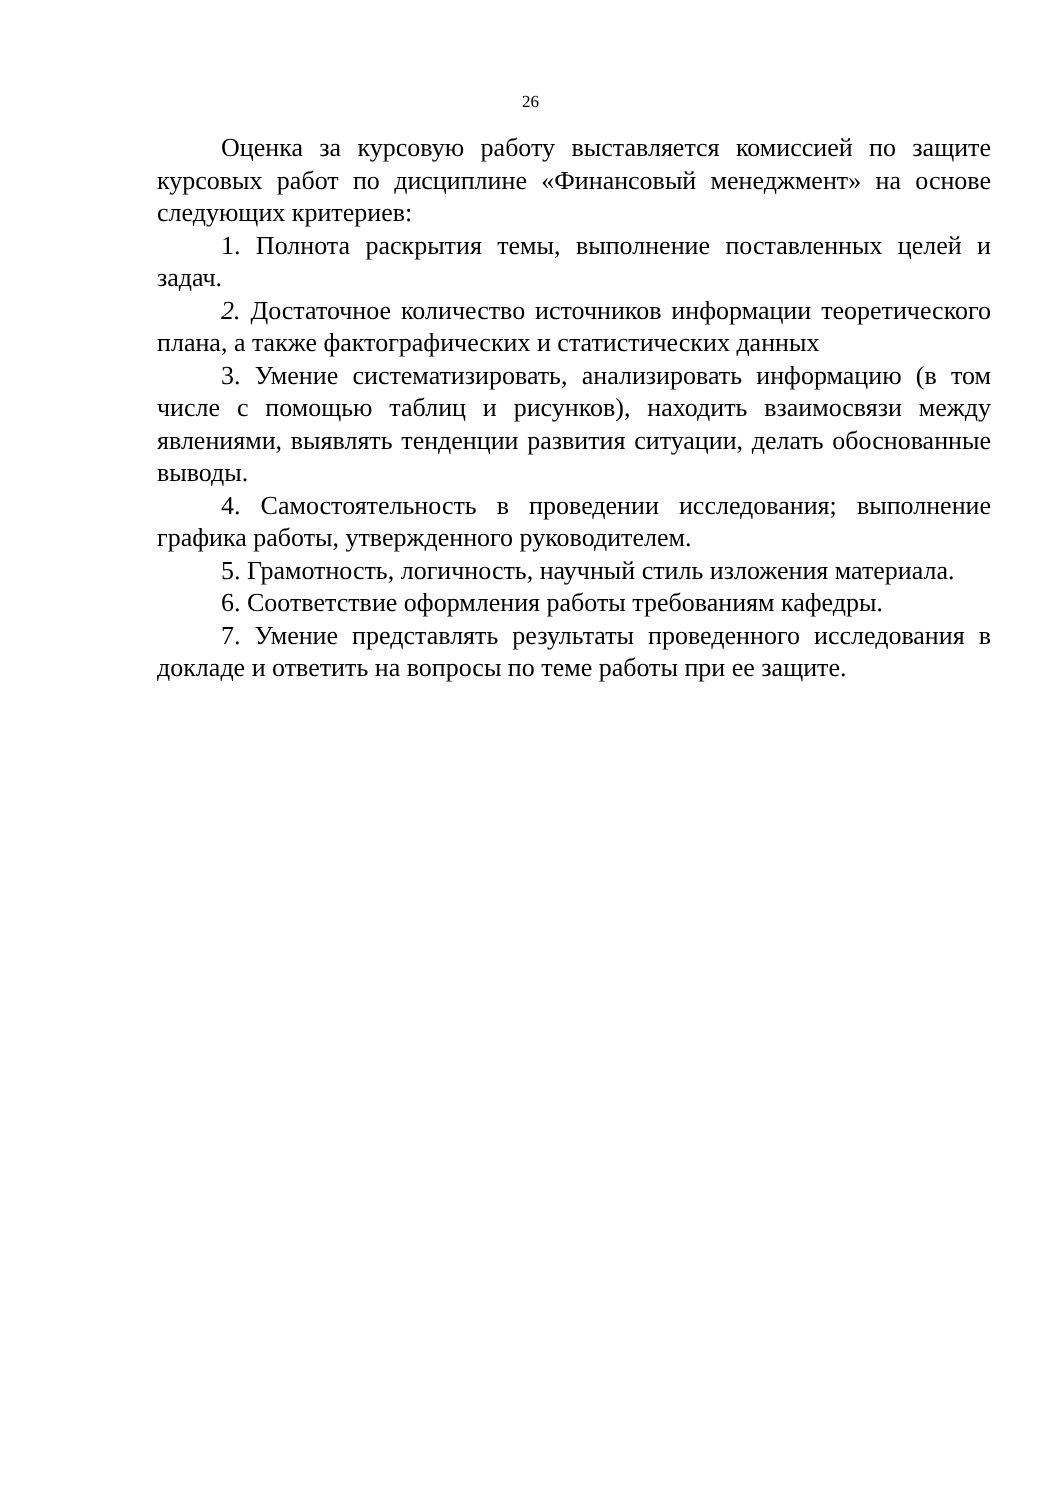26
Оценка за курсовую работу выставляется комиссией по защите курсовых работ по дисциплине «Финансовый менеджмент» на основе следующих критериев:
1. Полнота раскрытия темы, выполнение поставленных целей и задач.
2. Достаточное количество источников информации теоретического плана, а также фактографических и статистических данных
3. Умение систематизировать, анализировать информацию (в том числе с помощью таблиц и рисунков), находить взаимосвязи между явлениями, выявлять тенденции развития ситуации, делать обоснованные выводы.
4. Самостоятельность в проведении исследования; выполнение графика работы, утвержденного руководителем.
5. Грамотность, логичность, научный стиль изложения материала.
6. Соответствие оформления работы требованиям кафедры.
7. Умение представлять результаты проведенного исследования в докладе и ответить на вопросы по теме работы при ее защите.